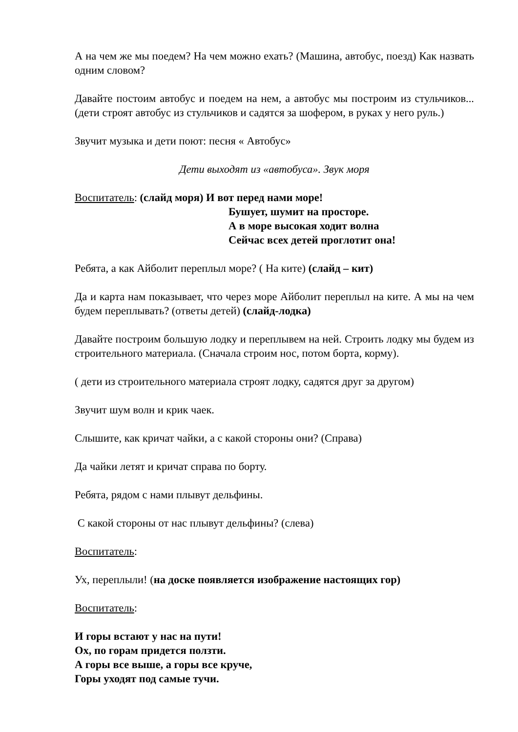А на чем же мы поедем? На чем можно ехать? (Машина, автобус, поезд) Как назвать одним словом?
Давайте постоим автобус и поедем на нем, а автобус мы построим из стульчиков... (дети строят автобус из стульчиков и садятся за шофером, в руках у него руль.)
Звучит музыка и дети поют: песня « Автобус»
Дети выходят из «автобуса». Звук моря
Воспитатель: (слайд моря) И вот перед нами море!
Бушует, шумит на просторе.
А в море высокая ходит волна
Сейчас всех детей проглотит она!
Ребята, а как Айболит переплыл море? ( На ките) (слайд – кит)
Да и карта нам показывает, что через море Айболит переплыл на ките. А мы на чем будем переплывать? (ответы детей) (слайд-лодка)
Давайте построим большую лодку и переплывем на ней. Строить лодку мы будем из строительного материала. (Сначала строим нос, потом борта, корму).
( дети из строительного материала строят лодку, садятся друг за другом)
Звучит шум волн и крик чаек.
Слышите, как кричат чайки, а с какой стороны они? (Справа)
Да чайки летят и кричат справа по борту.
Ребята, рядом с нами плывут дельфины.
С какой стороны от нас плывут дельфины? (слева)
Воспитатель:
Ух, переплыли! (на доске появляется изображение настоящих гор)
Воспитатель:
И горы встают у нас на пути!
Ох, по горам придется ползти.
А горы все выше, а горы все круче,
Горы уходят под самые тучи.